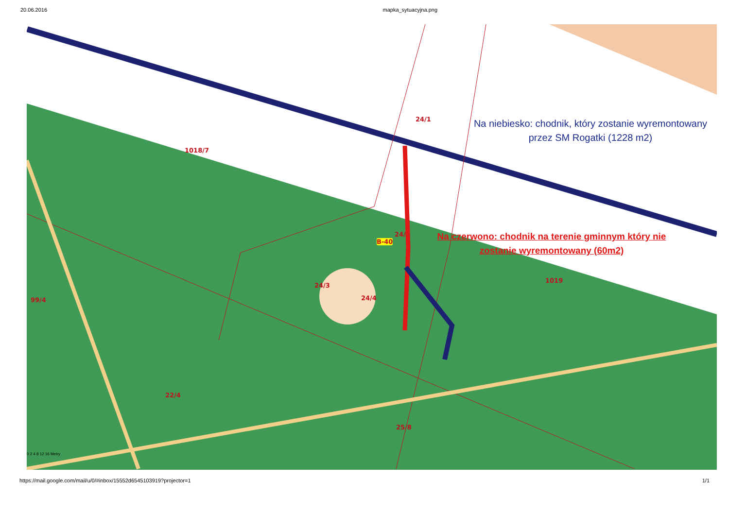20.06.2016 mapka_sytuacyjna.png
24/1
1018/7
1019
24/
B-40
24/3
24/4 99/4
22/4
25/8
Na niebiesko: chodnik, który zostanie wyremontowany przez SM Rogatki (1228 m2)
Na czerwono: chodnik na terenie gminnym który nie zostanie wyremontowany (60m2)
0 2 4 8 12 16 Metry
https://mail.google.com/mail/u/0/#inbox/15552d6545103919?projector=1 1/1